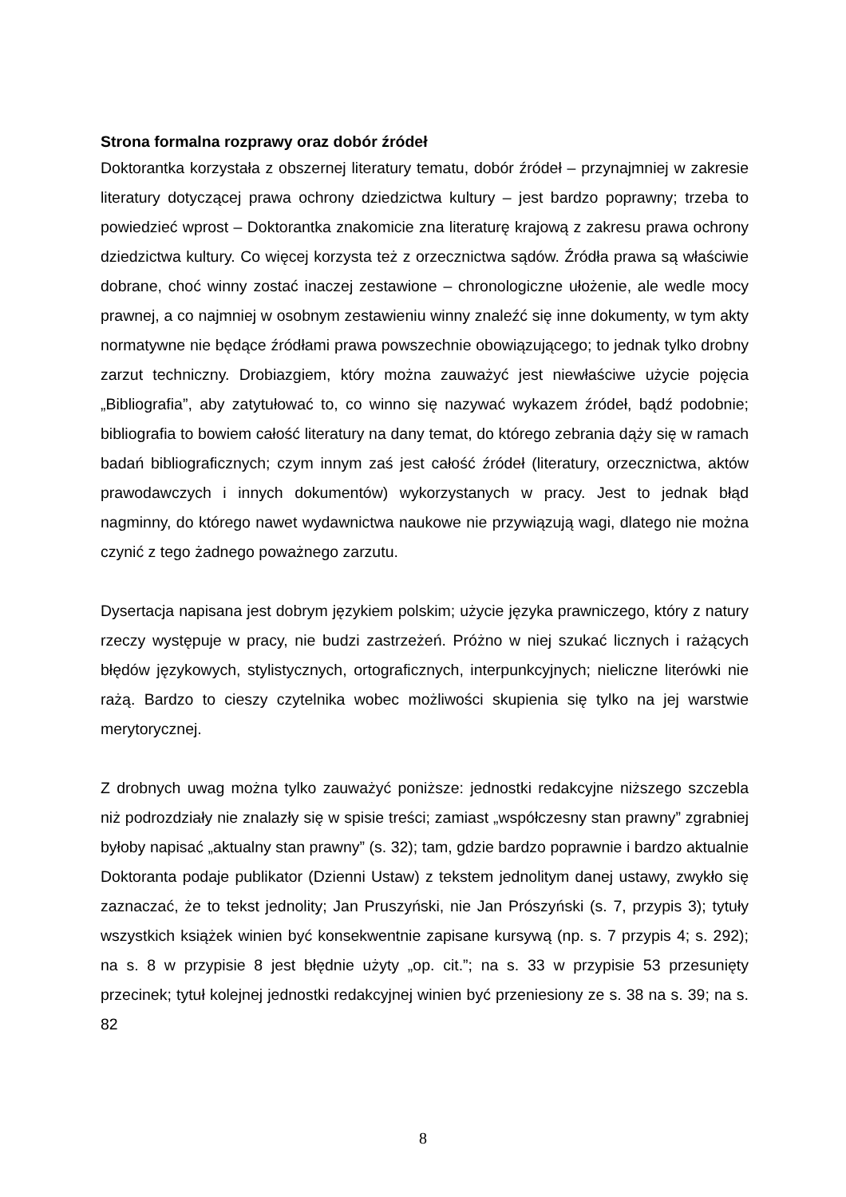Strona formalna rozprawy oraz dobór źródeł
Doktorantka korzystała z obszernej literatury tematu, dobór źródeł – przynajmniej w zakresie literatury dotyczącej prawa ochrony dziedzictwa kultury – jest bardzo poprawny; trzeba to powiedzieć wprost – Doktorantka znakomicie zna literaturę krajową z zakresu prawa ochrony dziedzictwa kultury. Co więcej korzysta też z orzecznictwa sądów. Źródła prawa są właściwie dobrane, choć winny zostać inaczej zestawione – chronologiczne ułożenie, ale wedle mocy prawnej, a co najmniej w osobnym zestawieniu winny znaleźć się inne dokumenty, w tym akty normatywne nie będące źródłami prawa powszechnie obowiązującego; to jednak tylko drobny zarzut techniczny. Drobiazgiem, który można zauważyć jest niewłaściwe użycie pojęcia „Bibliografia”, aby zatytułować to, co winno się nazywać wykazem źródeł, bądź podobnie; bibliografia to bowiem całość literatury na dany temat, do którego zebrania dąży się w ramach badań bibliograficznych; czym innym zaś jest całość źródeł (literatury, orzecznictwa, aktów prawodawczych i innych dokumentów) wykorzystanych w pracy. Jest to jednak błąd nagminny, do którego nawet wydawnictwa naukowe nie przywiązują wagi, dlatego nie można czynić z tego żadnego poważnego zarzutu.
Dysertacja napisana jest dobrym językiem polskim; użycie języka prawniczego, który z natury rzeczy występuje w pracy, nie budzi zastrzeżeń. Próżno w niej szukać licznych i rażących błędów językowych, stylistycznych, ortograficznych, interpunkcyjnych; nieliczne literówki nie rażą. Bardzo to cieszy czytelnika wobec możliwości skupienia się tylko na jej warstwie merytorycznej.
Z drobnych uwag można tylko zauważyć poniższe: jednostki redakcyjne niższego szczebla niż podrozdziały nie znalazły się w spisie treści; zamiast „współczesny stan prawny” zgrabniej byłoby napisać „aktualny stan prawny” (s. 32); tam, gdzie bardzo poprawnie i bardzo aktualnie Doktoranta podaje publikator (Dzienni Ustaw) z tekstem jednolitym danej ustawy, zwykło się zaznaczać, że to tekst jednolity; Jan Pruszyński, nie Jan Prószyński (s. 7, przypis 3); tytuły wszystkich książek winien być konsekwentnie zapisane kursywą (np. s. 7 przypis 4; s. 292); na s. 8 w przypisie 8 jest błędnie użyty „op. cit.”; na s. 33 w przypisie 53 przesunięty przecinek; tytuł kolejnej jednostki redakcyjnej winien być przeniesiony ze s. 38 na s. 39; na s. 82
8